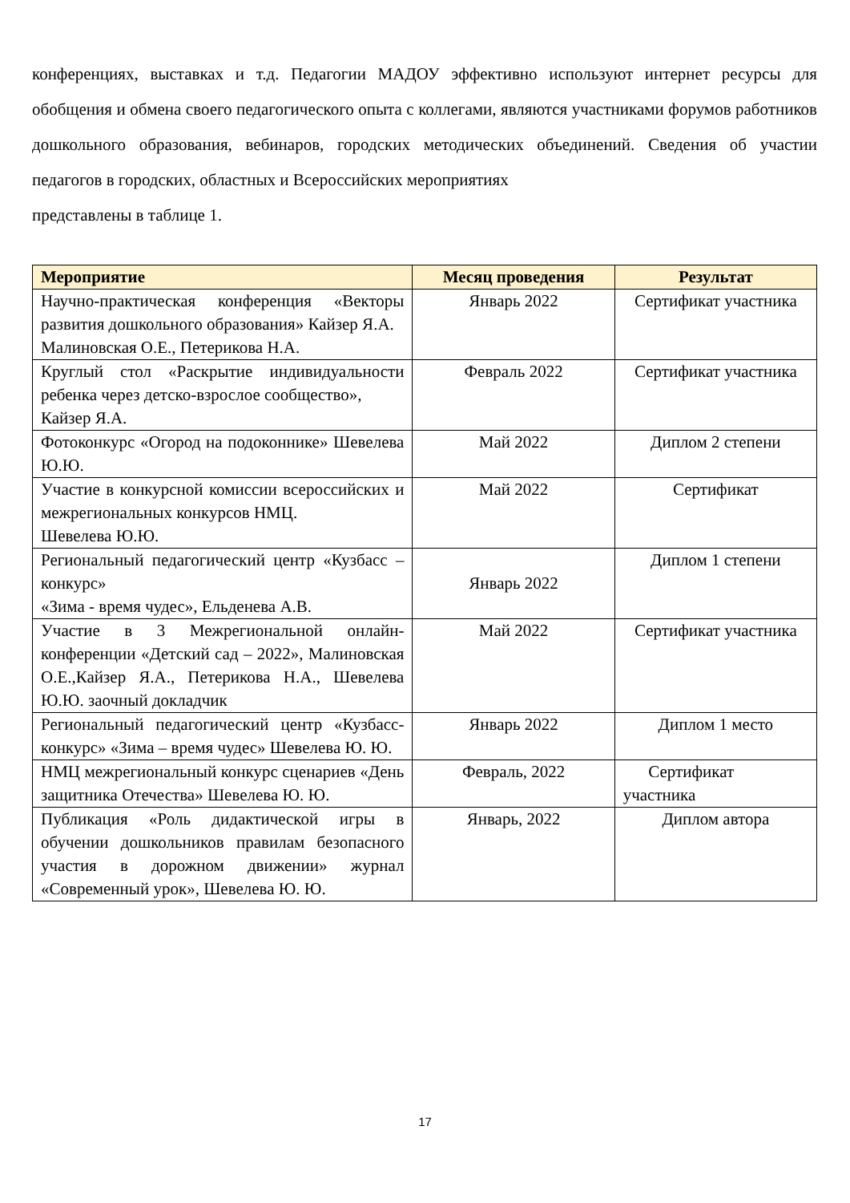конференциях, выставках и т.д. Педагогии МАДОУ эффективно используют интернет ресурсы для обобщения и обмена своего педагогического опыта с коллегами, являются участниками форумов работников дошкольного образования, вебинаров, городских методических объединений. Сведения об участии педагогов в городских, областных и Всероссийских мероприятиях
представлены в таблице 1.
| Мероприятие | Месяц проведения | Результат |
| --- | --- | --- |
| Научно-практическая конференция «Векторы развития дошкольного образования» Кайзер Я.А. Малиновская О.Е., Петерикова Н.А. | Январь 2022 | Сертификат участника |
| Круглый стол «Раскрытие индивидуальности ребенка через детско-взрослое сообщество», Кайзер Я.А. | Февраль 2022 | Сертификат участника |
| Фотоконкурс «Огород на подоконнике» Шевелева Ю.Ю. | Май 2022 | Диплом 2 степени |
| Участие в конкурсной комиссии всероссийских и межрегиональных конкурсов НМЦ. Шевелева Ю.Ю. | Май 2022 | Сертификат |
| Региональный педагогический центр «Кузбасс – конкурс» «Зима - время чудес», Ельденева А.В. | Январь 2022 | Диплом 1 степени |
| Участие в 3 Межрегиональной онлайн-конференции «Детский сад – 2022», Малиновская О.Е.,Кайзер Я.А., Петерикова Н.А., Шевелева Ю.Ю. заочный докладчик | Май 2022 | Сертификат участника |
| Региональный педагогический центр «Кузбасс-конкурс» «Зима – время чудес» Шевелева Ю. Ю. | Январь 2022 | Диплом 1 место |
| НМЦ межрегиональный конкурс сценариев «День защитника Отечества» Шевелева Ю. Ю. | Февраль, 2022 | Сертификат участника |
| Публикация «Роль дидактической игры в обучении дошкольников правилам безопасного участия в дорожном движении» журнал «Современный урок», Шевелева Ю. Ю. | Январь, 2022 | Диплом автора |
17